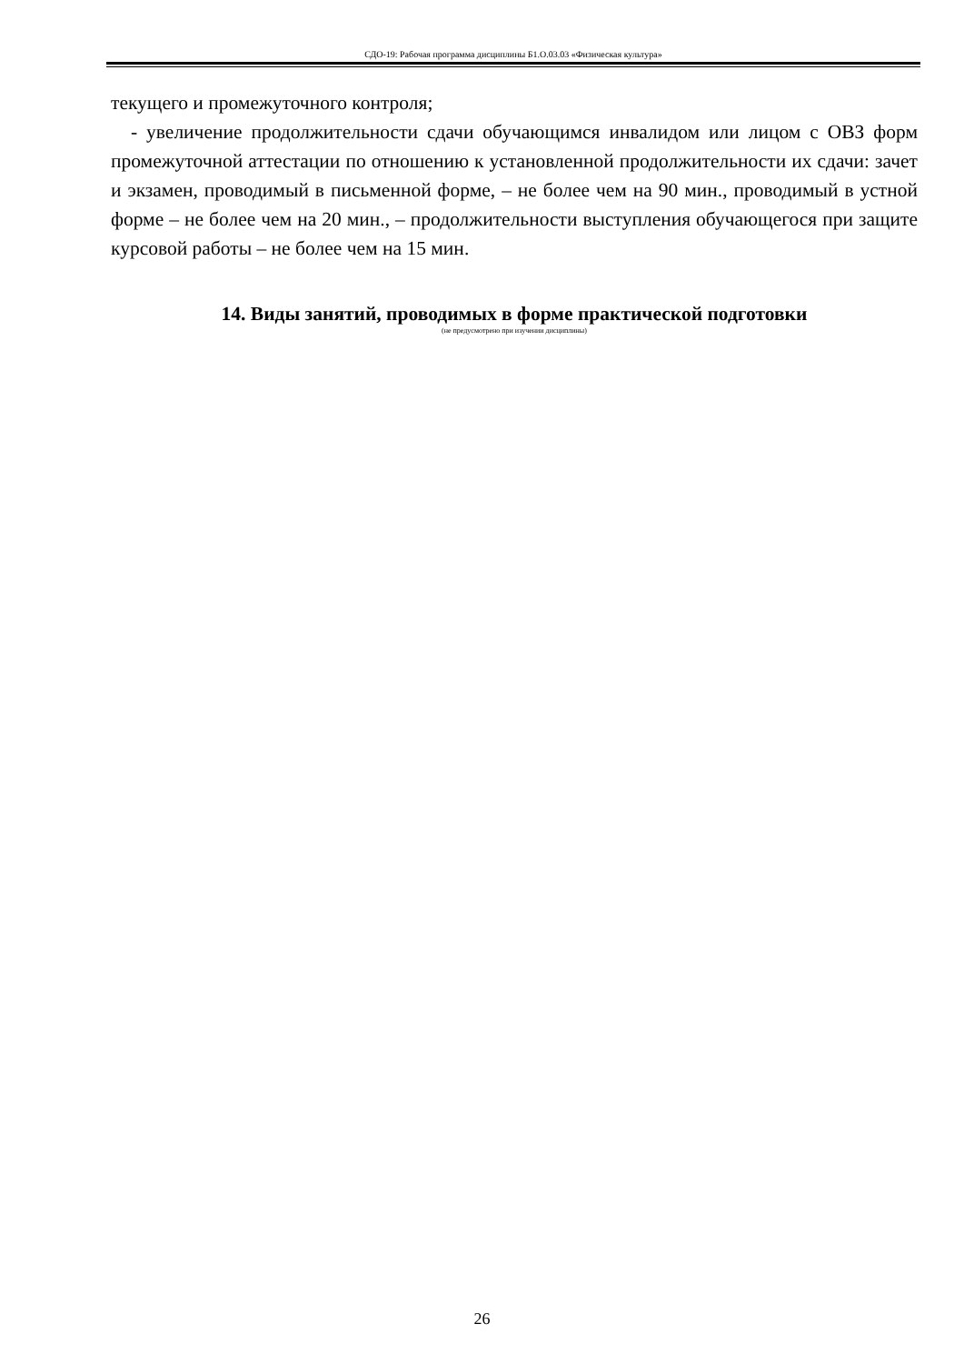СДО-19: Рабочая программа дисциплины Б1.О.03.03 «Физическая культура»
текущего и промежуточного контроля;
- увеличение продолжительности сдачи обучающимся инвалидом или лицом с ОВЗ форм промежуточной аттестации по отношению к установленной продолжительности их сдачи: зачет и экзамен, проводимый в письменной форме, – не более чем на 90 мин., проводимый в устной форме – не более чем на 20 мин., – продолжительности выступления обучающегося при защите курсовой работы – не более чем на 15 мин.
14. Виды занятий, проводимых в форме практической подготовки
(не предусмотрено при изучении дисциплины)
26